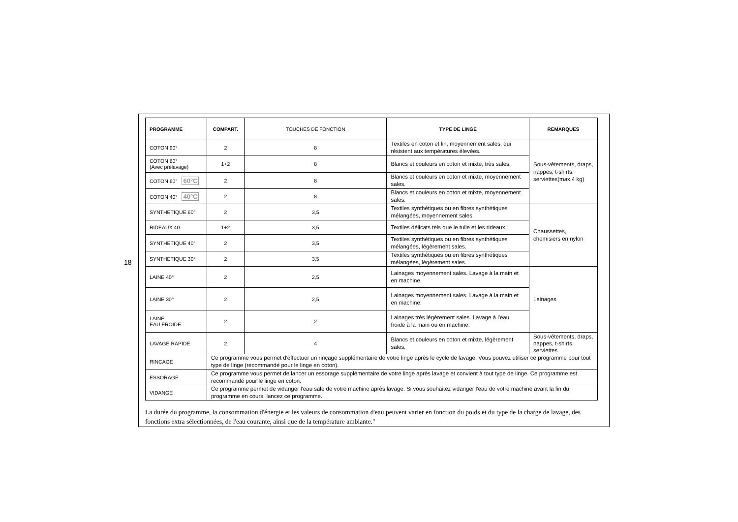18
| PROGRAMME | COMPART. | TOUCHES DE FONCTION | TYPE DE LINGE | REMARQUES |
| --- | --- | --- | --- | --- |
| COTON 90° | 2 | 8 | Textiles en coton et lin, moyennement sales, qui résistent aux températures élevées. | Sous-vêtements, draps, nappes, t-shirts, serviettes(max.4 kg) |
| COTON 60° (Avec prélavage) | 1+2 | 8 | Blancs et couleurs en coton et mixte, très sales. | |
| COTON 60° 60°C | 2 | 8 | Blancs et couleurs en coton et mixte, moyennement sales. | |
| COTON 40° 40°C | 2 | 8 | Blancs et couleurs en coton et mixte, moyennement sales. | |
| SYNTHETIQUE 60° | 2 | 3,5 | Textiles synthétiques ou en fibres synthétiques mélangées, moyennement sales. | Chaussettes, chemisiers en nylon |
| RIDEAUX 40 | 1+2 | 3,5 | Textiles délicats tels que le tulle et les rideaux. | |
| SYNTHETIQUE 40° | 2 | 3,5 | Textiles synthétiques ou en fibres synthétiques mélangées, légèrement sales. | |
| SYNTHETIQUE 30° | 2 | 3,5 | Textiles synthétiques ou en fibres synthétiques mélangées, légèrement sales. | |
| LAINE 40° | 2 | 2,5 | Lainages moyennement sales. Lavage à la main et en machine. | Lainages |
| LAINE 30° | 2 | 2,5 | Lainages moyennement sales. Lavage à la main et en machine. | |
| LAINE EAU FROIDE | 2 | 2 | Lainages très légèrement sales. Lavage à l'eau froide à la main ou en machine. | |
| LAVAGE RAPIDE | 2 | 4 | Blancs et couleurs en coton et mixte, légèrement sales. | Sous-vêtements, draps, nappes, t-shirts, serviettes |
| RINCAGE | Ce programme vous permet d'effectuer un rinçage supplémentaire de votre linge après le cycle de lavage. Vous pouvez utiliser ce programme pour tout type de linge (recommandé pour le linge en coton). | | | |
| ESSORAGE | Ce programme vous permet de lancer un essorage supplémentaire de votre linge après lavage et convient à tout type de linge. Ce programme est recommandé pour le linge en coton. | | | |
| VIDANGE | Ce programme permet de vidanger l'eau sale de votre machine après lavage. Si vous souhaitez vidanger l'eau de votre machine avant la fin du programme en cours, lancez ce programme. | | | |
La durée du programme, la consommation d'énergie et les valeurs de consommation d'eau peuvent varier en fonction du poids et du type de la charge de lavage, des fonctions extra sélectionnées, de l'eau courante, ainsi que de la température ambiante."